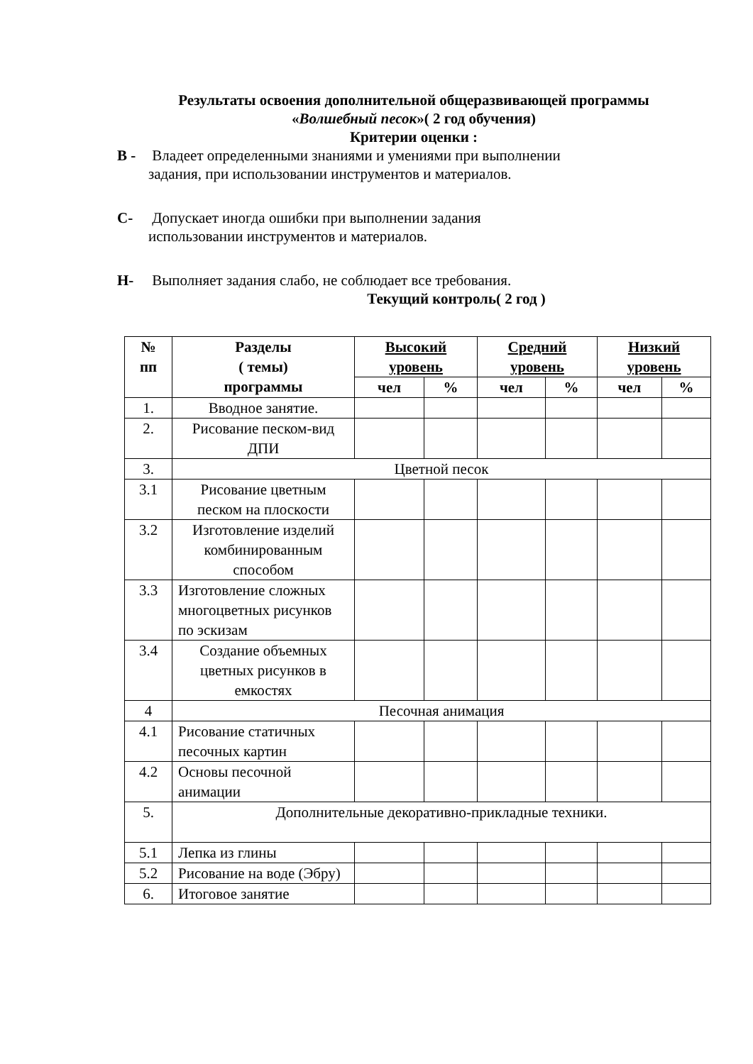Результаты освоения дополнительной общеразвивающей программы
«Волшебный песок»( 2 год обучения)
Критерии оценки :
В - Владеет определенными знаниями и умениями при выполнении
задания, при использовании инструментов и материалов.
С- Допускает иногда ошибки при выполнении задания
использовании инструментов и материалов.
Н- Выполняет задания слабо, не соблюдает все требования.
Текущий контроль( 2 год )
| № пп | Разделы ( темы) программы | Высокий уровень | | Средний уровень | | Низкий уровень | |
| --- | --- | --- | --- | --- | --- | --- | --- |
| | | чел | % | чел | % | чел | % |
| 1. | Вводное занятие. | | | | | | |
| 2. | Рисование песком-вид ДПИ | | | | | | |
| 3. | Цветной песок | | | | | | |
| 3.1 | Рисование цветным песком на плоскости | | | | | | |
| 3.2 | Изготовление изделий комбинированным способом | | | | | | |
| 3.3 | Изготовление сложных многоцветных рисунков по эскизам | | | | | | |
| 3.4 | Создание объемных цветных рисунков в емкостях | | | | | | |
| 4 | Песочная анимация | | | | | | |
| 4.1 | Рисование статичных песочных картин | | | | | | |
| 4.2 | Основы песочной анимации | | | | | | |
| 5. | Дополнительные декоративно-прикладные техники. | | | | | | |
| 5.1 | Лепка из глины | | | | | | |
| 5.2 | Рисование на воде (Эбру) | | | | | | |
| 6. | Итоговое занятие | | | | | | |